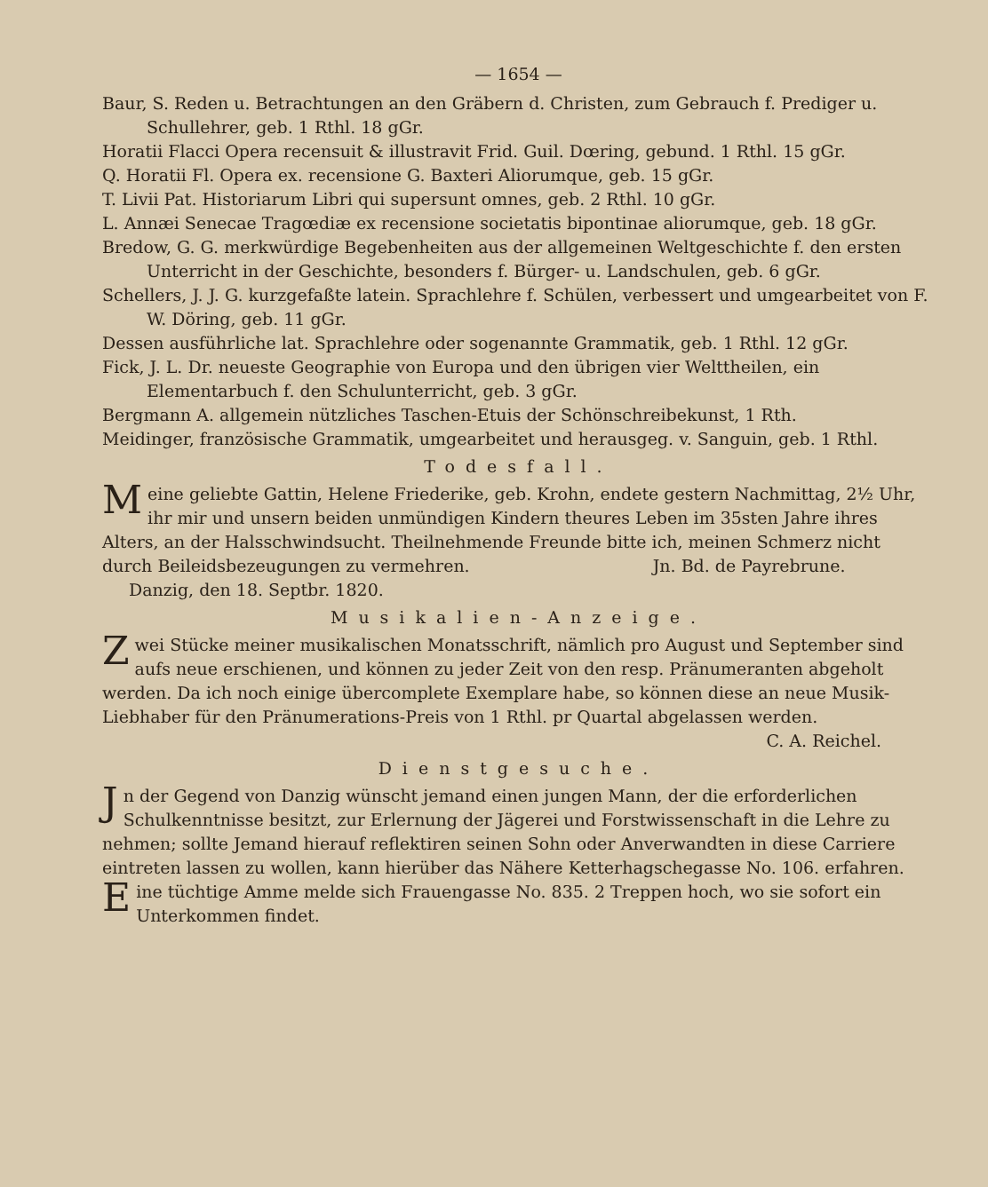— 1654 —
Baur, S. Reden u. Betrachtungen an den Gräbern d. Christen, zum Gebrauch f. Prediger u. Schullehrer, geb. 1 Rthl. 18 gGr.
Horatii Flacci Opera recensuit & illustravit Frid. Guil. Dœring, gebund. 1 Rthl. 15 gGr.
Q. Horatii Fl. Opera ex. recensione G. Baxteri Aliorumque, geb. 15 gGr.
T. Livii Pat. Historiarum Libri qui supersunt omnes, geb. 2 Rthl. 10 gGr.
L. Annæi Senecae Tragœdiæ ex recensione societatis bipontinae aliorumque, geb. 18 gGr.
Bredow, G. G. merkwürdige Begebenheiten aus der allgemeinen Weltgeschichte f. den ersten Unterricht in der Geschichte, besonders f. Bürger- u. Landschulen, geb. 6 gGr.
Schellers, J. J. G. kurzgefaßte latein. Sprachlehre f. Schülen, verbessert und umgearbeitet von F. W. Döring, geb. 11 gGr.
Dessen ausführliche lat. Sprachlehre oder sogenannte Grammatik, geb. 1 Rthl. 12 gGr.
Fick, J. L. Dr. neueste Geographie von Europa und den übrigen vier Welttheilen, ein Elementarbuch f. den Schulunterricht, geb. 3 gGr.
Bergmann A. allgemein nützliches Taschen-Etuis der Schönschreibekunst, 1 Rth.
Meidinger, französische Grammatik, umgearbeitet und herausgeg. v. Sanguin, geb. 1 Rthl.
Todesfall.
Meine geliebte Gattin, Helene Friederike, geb. Krohn, endete gestern Nachmittag, 2½ Uhr, ihr mir und unsern beiden unmündigen Kindern theures Leben im 35sten Jahre ihres Alters, an der Halsschwindsucht. Theilnehmende Freunde bitte ich, meinen Schmerz nicht durch Beileidsbezeugungen zu vermehren. Jn. Bd. de Payrebrune.
Danzig, den 18. Septbr. 1820.
Musikalien-Anzeige.
Zwei Stücke meiner musikalischen Monatsschrift, nämlich pro August und September sind aufs neue erschienen, und können zu jeder Zeit von den resp. Pränumeranten abgeholt werden. Da ich noch einige übercomplete Exemplare habe, so können diese an neue Musik-Liebhaber für den Pränumerations-Preis von 1 Rthl. pr Quartal abgelassen werden.
C. A. Reichel.
Dienstgesuche.
Jn der Gegend von Danzig wünscht jemand einen jungen Mann, der die erforderlichen Schulkenntnisse besitzt, zur Erlernung der Jägerei und Forstwissenschaft in die Lehre zu nehmen; sollte Jemand hierauf reflektiren seinen Sohn oder Anverwandten in diese Carriere eintreten lassen zu wollen, kann hierüber das Nähere Ketterhagschegasse No. 106. erfahren.
Eine tüchtige Amme melde sich Frauengasse No. 835. 2 Treppen hoch, wo sie sofort ein Unterkommen findet.